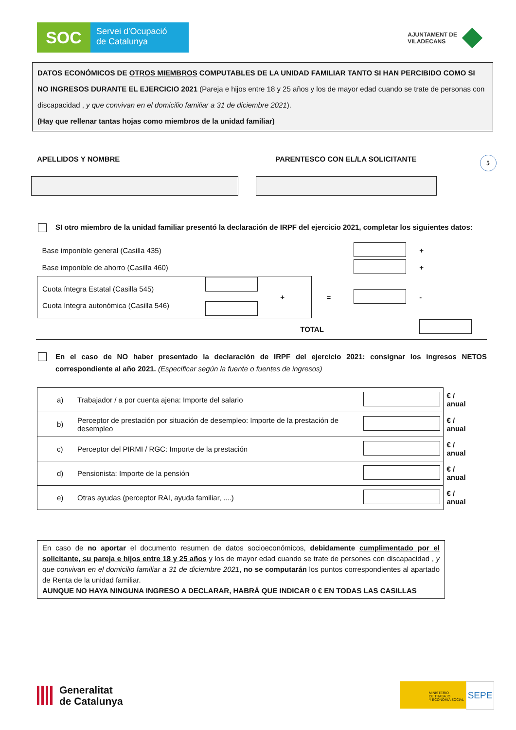SOC
Servei d'Ocupació
de Catalunya
AJUNTAMENT DE
VILADECANS
DATOS ECONÓMICOS DE OTROS MIEMBROS COMPUTABLES DE LA UNIDAD FAMILIAR TANTO SI HAN PERCIBIDO COMO SI NO INGRESOS DURANTE EL EJERCICIO 2021 (Pareja e hijos entre 18 y 25 años y los de mayor edad cuando se trate de personas con discapacidad , y que convivan en el domicilio familiar a 31 de diciembre 2021).
(Hay que rellenar tantas hojas como miembros de la unidad familiar)
APELLIDOS Y NOMBRE PARENTESCO CON EL/LA SOLICITANTE
5
SI otro miembro de la unidad familiar presentó la declaración de IRPF del ejercicio 2021, completar los siguientes datos:
| Base imponible general (Casilla 435) | | | | | + |
| Base imponible de ahorro (Casilla 460) | | | | | + |
| Cuota íntegra Estatal (Casilla 545) Cuota íntegra autonómica (Casilla 546) | | + | = | | - |
| TOTAL | | | | | |
En el caso de NO haber presentado la declaración de IRPF del ejercicio 2021: consignar los ingresos NETOS correspondiente al año 2021. (Especificar según la fuente o fuentes de ingresos)
| a) | Trabajador / a por cuenta ajena: Importe del salario | | € / anual |
| b) | Perceptor de prestación por situación de desempleo: Importe de la prestación de desempleo | | € / anual |
| c) | Perceptor del PIRMI / RGC: Importe de la prestación | | € / anual |
| d) | Pensionista: Importe de la pensión | | € / anual |
| e) | Otras ayudas (perceptor RAI, ayuda familiar, ....) | | € / anual |
En caso de no aportar el documento resumen de datos socioeconómicos, debidamente cumplimentado por el solicitante, su pareja e hijos entre 18 y 25 años y los de mayor edad cuando se trate de persones con discapacidad , y que convivan en el domicilio familiar a 31 de diciembre 2021, no se computarán los puntos correspondientes al apartado de Renta de la unidad familiar.
AUNQUE NO HAYA NINGUNA INGRESO A DECLARAR, HABRÁ QUE INDICAR 0 € EN TODAS LAS CASILLAS
Generalitat
de Catalunya
MINISTERIO
DE TRABAJO
Y ECONOMÍA SOCIAL
SEPE